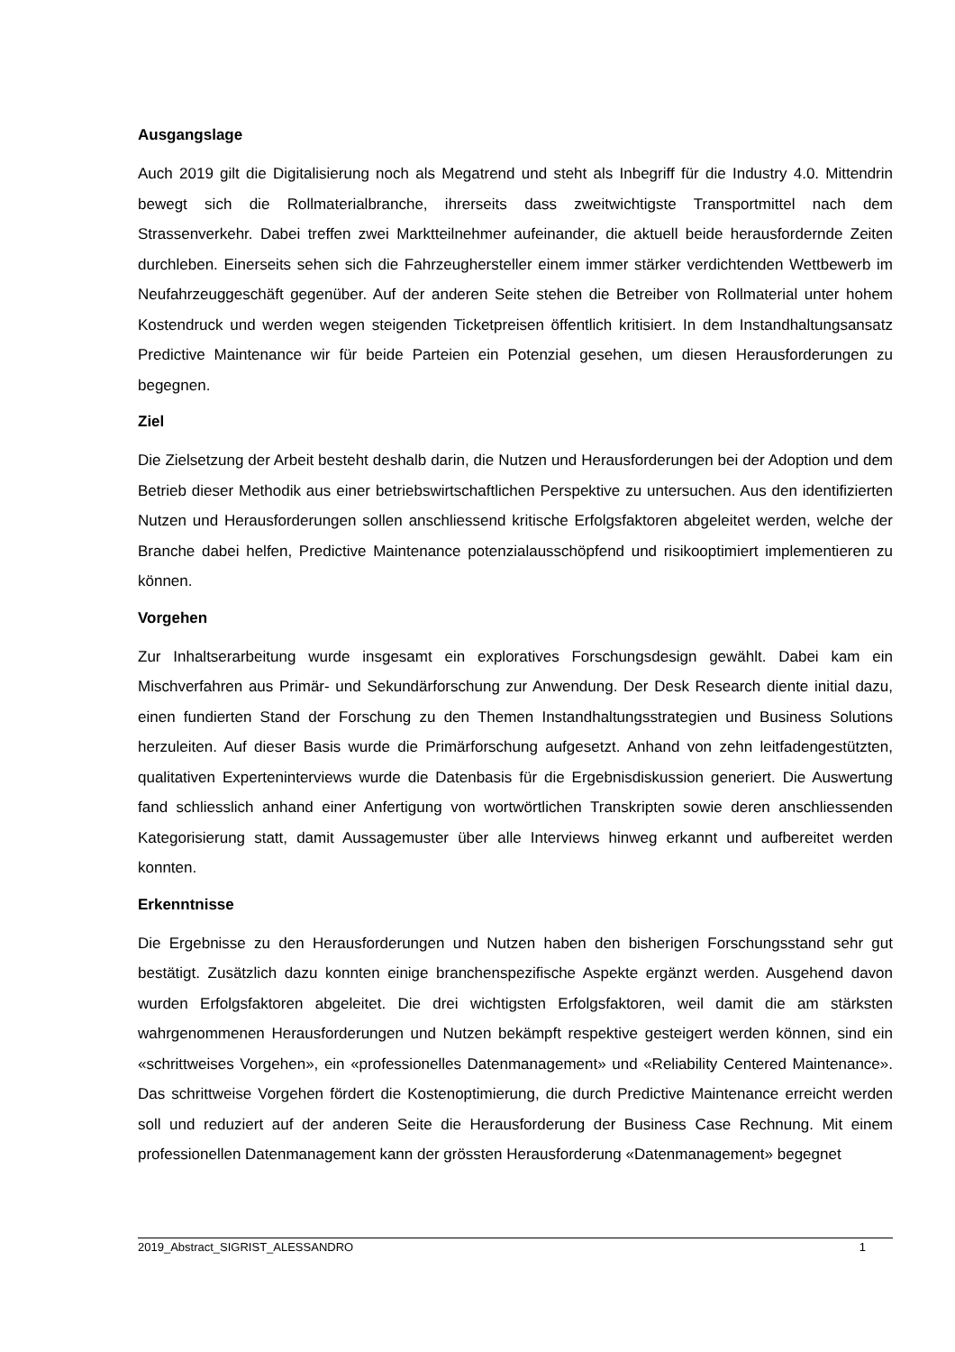Ausgangslage
Auch 2019 gilt die Digitalisierung noch als Megatrend und steht als Inbegriff für die Industry 4.0. Mittendrin bewegt sich die Rollmaterialbranche, ihrerseits dass zweitwichtigste Transportmittel nach dem Strassenverkehr. Dabei treffen zwei Marktteilnehmer aufeinander, die aktuell beide herausfordernde Zeiten durchleben. Einerseits sehen sich die Fahrzeughersteller einem immer stärker verdichtenden Wettbewerb im Neufahrzeuggeschäft gegenüber. Auf der anderen Seite stehen die Betreiber von Rollmaterial unter hohem Kostendruck und werden wegen steigenden Ticketpreisen öffentlich kritisiert. In dem Instandhaltungsansatz Predictive Maintenance wir für beide Parteien ein Potenzial gesehen, um diesen Herausforderungen zu begegnen.
Ziel
Die Zielsetzung der Arbeit besteht deshalb darin, die Nutzen und Herausforderungen bei der Adoption und dem Betrieb dieser Methodik aus einer betriebswirtschaftlichen Perspektive zu untersuchen. Aus den identifizierten Nutzen und Herausforderungen sollen anschliessend kritische Erfolgsfaktoren abgeleitet werden, welche der Branche dabei helfen, Predictive Maintenance potenzialausschöpfend und risikooptimiert implementieren zu können.
Vorgehen
Zur Inhaltserarbeitung wurde insgesamt ein exploratives Forschungsdesign gewählt. Dabei kam ein Mischverfahren aus Primär- und Sekundärforschung zur Anwendung. Der Desk Research diente initial dazu, einen fundierten Stand der Forschung zu den Themen Instandhaltungsstrategien und Business Solutions herzuleiten. Auf dieser Basis wurde die Primärforschung aufgesetzt. Anhand von zehn leitfadengestützten, qualitativen Experteninterviews wurde die Datenbasis für die Ergebnisdiskussion generiert. Die Auswertung fand schliesslich anhand einer Anfertigung von wortwörtlichen Transkripten sowie deren anschliessenden Kategorisierung statt, damit Aussagemuster über alle Interviews hinweg erkannt und aufbereitet werden konnten.
Erkenntnisse
Die Ergebnisse zu den Herausforderungen und Nutzen haben den bisherigen Forschungsstand sehr gut bestätigt. Zusätzlich dazu konnten einige branchenspezifische Aspekte ergänzt werden. Ausgehend davon wurden Erfolgsfaktoren abgeleitet. Die drei wichtigsten Erfolgsfaktoren, weil damit die am stärksten wahrgenommenen Herausforderungen und Nutzen bekämpft respektive gesteigert werden können, sind ein «schrittweises Vorgehen», ein «professionelles Datenmanagement» und «Reliability Centered Maintenance». Das schrittweise Vorgehen fördert die Kostenoptimierung, die durch Predictive Maintenance erreicht werden soll und reduziert auf der anderen Seite die Herausforderung der Business Case Rechnung. Mit einem professionellen Datenmanagement kann der grössten Herausforderung «Datenmanagement» begegnet
2019_Abstract_SIGRIST_ALESSANDRO 1